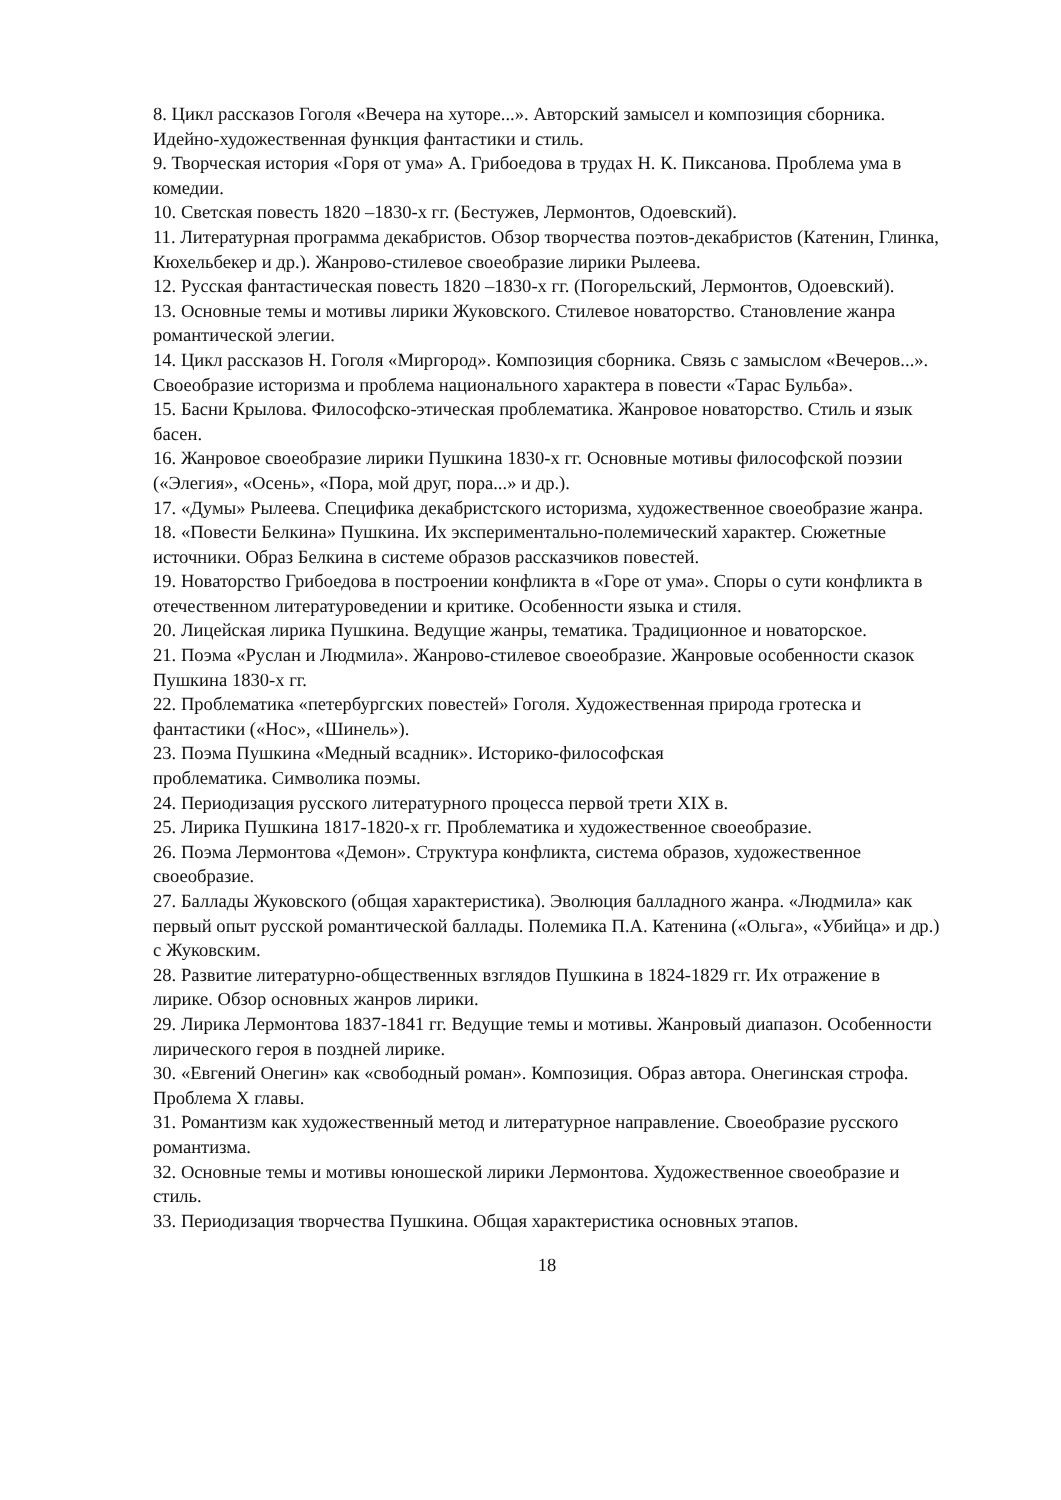8. Цикл рассказов Гоголя «Вечера на хуторе...». Авторский замысел и композиция сборника. Идейно-художественная функция фантастики и стиль.
9. Творческая история «Горя от ума» А. Грибоедова в трудах Н. К. Пиксанова. Проблема ума в комедии.
10. Светская повесть 1820 –1830-х гг. (Бестужев, Лермонтов, Одоевский).
11. Литературная программа декабристов. Обзор творчества поэтов-декабристов (Катенин, Глинка, Кюхельбекер и др.). Жанрово-стилевое своеобразие лирики Рылеева.
12. Русская фантастическая повесть 1820 –1830-х гг. (Погорельский, Лермонтов, Одоевский).
13. Основные темы и мотивы лирики Жуковского. Стилевое новаторство. Становление жанра романтической элегии.
14. Цикл рассказов Н. Гоголя «Миргород». Композиция сборника. Связь с замыслом «Вечеров...». Своеобразие историзма и проблема национального характера в повести «Тарас Бульба».
15. Басни Крылова. Философско-этическая проблематика. Жанровое новаторство. Стиль и язык басен.
16. Жанровое своеобразие лирики Пушкина 1830-х гг. Основные мотивы философской поэзии («Элегия», «Осень», «Пора, мой друг, пора...» и др.).
17. «Думы» Рылеева. Специфика декабристского историзма, художественное своеобразие жанра.
18. «Повести Белкина» Пушкина. Их экспериментально-полемический характер. Сюжетные источники. Образ Белкина в системе образов рассказчиков повестей.
19. Новаторство Грибоедова в построении конфликта в «Горе от ума». Споры о сути конфликта в отечественном литературоведении и критике. Особенности языка и стиля.
20. Лицейская лирика Пушкина. Ведущие жанры, тематика. Традиционное и новаторское.
21. Поэма «Руслан и Людмила». Жанрово-стилевое своеобразие. Жанровые особенности сказок Пушкина 1830-х гг.
22. Проблематика «петербургских повестей» Гоголя. Художественная природа гротеска и фантастики («Нос», «Шинель»).
23. Поэма Пушкина «Медный всадник». Историко-философская
проблематика. Символика поэмы.
24. Периодизация русского литературного процесса первой трети XIX в.
25. Лирика Пушкина 1817-1820-х гг. Проблематика и художественное своеобразие.
26. Поэма Лермонтова «Демон». Структура конфликта, система образов, художественное своеобразие.
27. Баллады Жуковского (общая характеристика). Эволюция балладного жанра. «Людмила» как первый опыт русской романтической баллады. Полемика П.А. Катенина («Ольга», «Убийца» и др.) с Жуковским.
28. Развитие литературно-общественных взглядов Пушкина в 1824-1829 гг. Их отражение в лирике. Обзор основных жанров лирики.
29. Лирика Лермонтова 1837-1841 гг. Ведущие темы и мотивы. Жанровый диапазон. Особенности лирического героя в поздней лирике.
30. «Евгений Онегин» как «свободный роман». Композиция. Образ автора. Онегинская строфа. Проблема X главы.
31. Романтизм как художественный метод и литературное направление. Своеобразие русского романтизма.
32. Основные темы и мотивы юношеской лирики Лермонтова. Художественное своеобразие и стиль.
33. Периодизация творчества Пушкина. Общая характеристика основных этапов.
18